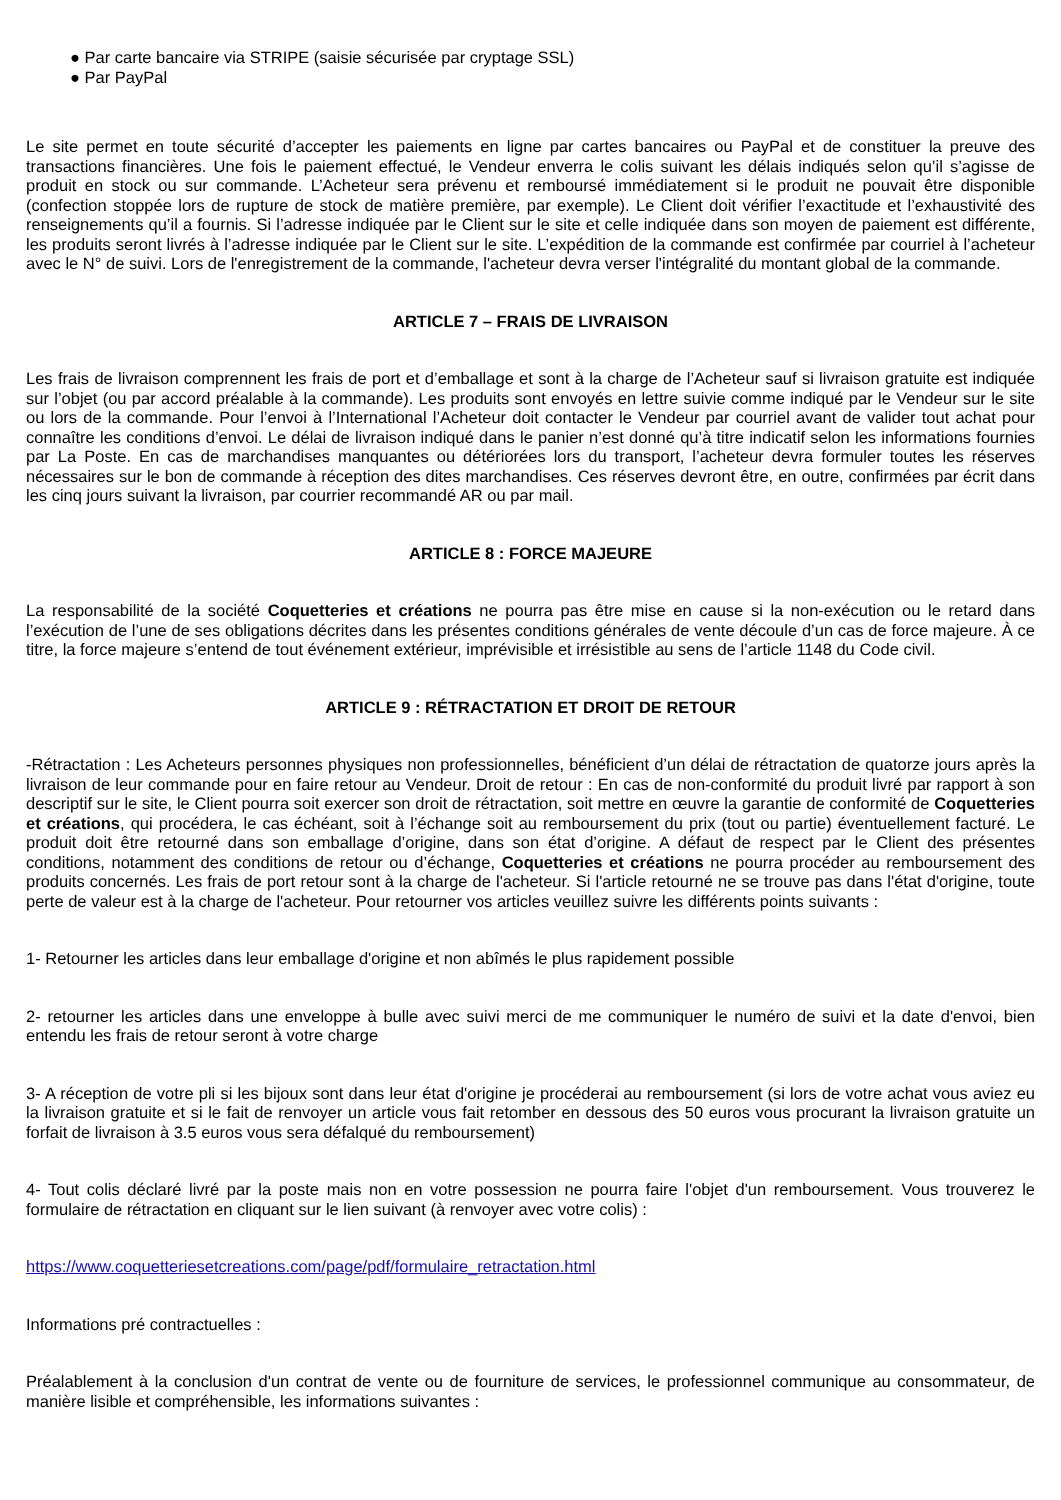● Par carte bancaire via STRIPE (saisie sécurisée par cryptage SSL)
● Par PayPal
Le site permet en toute sécurité d’accepter les paiements en ligne par cartes bancaires ou PayPal et de constituer la preuve des transactions financières. Une fois le paiement effectué, le Vendeur enverra le colis suivant les délais indiqués selon qu’il s’agisse de produit en stock ou sur commande. L’Acheteur sera prévenu et remboursé immédiatement si le produit ne pouvait être disponible (confection stoppée lors de rupture de stock de matière première, par exemple). Le Client doit vérifier l’exactitude et l’exhaustivité des renseignements qu’il a fournis. Si l’adresse indiquée par le Client sur le site et celle indiquée dans son moyen de paiement est différente, les produits seront livrés à l’adresse indiquée par le Client sur le site. L’expédition de la commande est confirmée par courriel à l’acheteur avec le N° de suivi. Lors de l'enregistrement de la commande, l'acheteur devra verser l'intégralité du montant global de la commande.
ARTICLE 7 – FRAIS DE LIVRAISON
Les frais de livraison comprennent les frais de port et d’emballage et sont à la charge de l’Acheteur sauf si livraison gratuite est indiquée sur l’objet (ou par accord préalable à la commande). Les produits sont envoyés en lettre suivie comme indiqué par le Vendeur sur le site ou lors de la commande. Pour l’envoi à l’International l’Acheteur doit contacter le Vendeur par courriel avant de valider tout achat pour connaître les conditions d’envoi. Le délai de livraison indiqué dans le panier n’est donné qu’à titre indicatif selon les informations fournies par La Poste. En cas de marchandises manquantes ou détériorées lors du transport, l’acheteur devra formuler toutes les réserves nécessaires sur le bon de commande à réception des dites marchandises. Ces réserves devront être, en outre, confirmées par écrit dans les cinq jours suivant la livraison, par courrier recommandé AR ou par mail.
ARTICLE 8 : FORCE MAJEURE
La responsabilité de la société Coquetteries et créations ne pourra pas être mise en cause si la non-exécution ou le retard dans l’exécution de l’une de ses obligations décrites dans les présentes conditions générales de vente découle d’un cas de force majeure. À ce titre, la force majeure s’entend de tout événement extérieur, imprévisible et irrésistible au sens de l’article 1148 du Code civil.
ARTICLE 9 : RÉTRACTATION ET DROIT DE RETOUR
-Rétractation : Les Acheteurs personnes physiques non professionnelles, bénéficient d’un délai de rétractation de quatorze jours après la livraison de leur commande pour en faire retour au Vendeur. Droit de retour : En cas de non-conformité du produit livré par rapport à son descriptif sur le site, le Client pourra soit exercer son droit de rétractation, soit mettre en œuvre la garantie de conformité de Coquetteries et créations, qui procédera, le cas échéant, soit à l’échange soit au remboursement du prix (tout ou partie) éventuellement facturé. Le produit doit être retourné dans son emballage d’origine, dans son état d’origine. A défaut de respect par le Client des présentes conditions, notamment des conditions de retour ou d’échange, Coquetteries et créations ne pourra procéder au remboursement des produits concernés. Les frais de port retour sont à la charge de l'acheteur. Si l'article retourné ne se trouve pas dans l'état d'origine, toute perte de valeur est à la charge de l'acheteur. Pour retourner vos articles veuillez suivre les différents points suivants :
1- Retourner les articles dans leur emballage d'origine et non abîmés le plus rapidement possible
2- retourner les articles dans une enveloppe à bulle avec suivi merci de me communiquer le numéro de suivi et la date d'envoi, bien entendu les frais de retour seront à votre charge
3- A réception de votre pli si les bijoux sont dans leur état d'origine je procéderai au remboursement (si lors de votre achat vous aviez eu la livraison gratuite et si le fait de renvoyer un article vous fait retomber en dessous des 50 euros vous procurant la livraison gratuite un forfait de livraison à 3.5 euros vous sera défalqué du remboursement)
4- Tout colis déclaré livré par la poste mais non en votre possession ne pourra faire l'objet d'un remboursement. Vous trouverez le formulaire de rétractation en cliquant sur le lien suivant (à renvoyer avec votre colis) :
https://www.coquetteriesetcreations.com/page/pdf/formulaire_retractation.html
Informations pré contractuelles :
Préalablement à la conclusion d'un contrat de vente ou de fourniture de services, le professionnel communique au consommateur, de manière lisible et compréhensible, les informations suivantes :